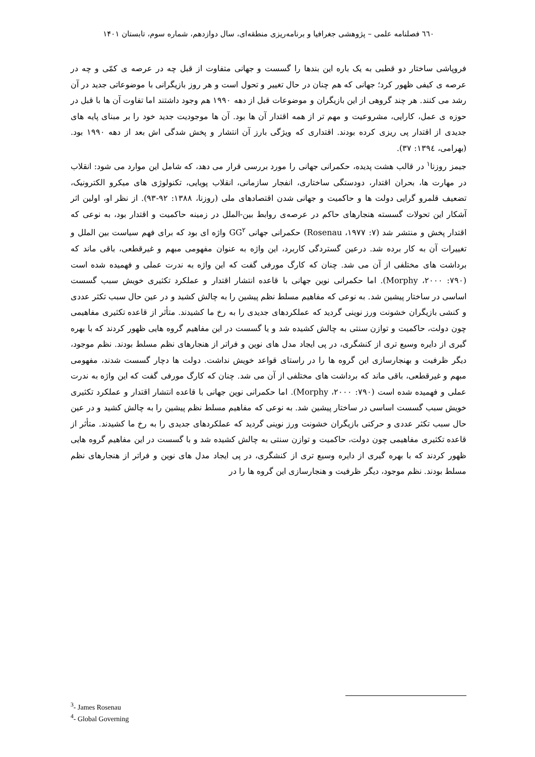٦٦٠ فصلنامه علمی – پژوهشی جغرافیا و برنامه‌ریزی منطقه‌ای، سال دوازدهم، شماره سوم، تابستان ۱۴۰۱
فروپاشی ساختار دو قطبی به یک باره این بندها را گسست و جهانی متفاوت از قبل چه در عرصه ی کمّی و چه در عرصه ی کیفی ظهور کرد؛ جهانی که هم چنان در حال تغییر و تحول است و هر روز بازیگرانی با موضوعاتی جدید در آن رشد می کنند. هر چند گروهی از این بازیگران و موضوعات قبل از دهه ۱۹۹۰ هم وجود داشتند اما تفاوت آن ها با قبل در حوزه ی عمل، کارایی، مشروعیت و مهم تر از همه اقتدار آن ها بود. آن ها موجودیت جدید خود را بر مبنای پایه های جدیدی از اقتدار پی ریزی کرده بودند. اقتداری که ویژگی بارز آن انتشار و پخش شدگی اش بعد از دهه ۱۹۹۰ بود. (بهرامی، ۱۳۹٤: ۳۷).
جیمز روزنا<sup>۱</sup> در قالب هشت پدیده، حکمرانی جهانی را مورد بررسی قرار می دهد، که شامل این موارد می شود: انقلاب در مهارت ها، بحران اقتدار، دودستگی ساختاری، انفجار سازمانی، انقلاب پویایی، تکنولوژی های میکرو الکترونیک، تضعیف قلمرو گرایی دولت ها و حاکمیت و جهانی شدن اقتصادهای ملی (روزنا، ۱۳۸۸: ۹۲-۹۳). از نظر او، اولین اثر آشکار این تحولات گسسته هنجارهای حاکم در عرصه‌ی روابط بین-الملل در زمینه حاکمیت و اقتدار بود، به نوعی که اقتدار پخش و منتشر شد (Rosenau ،۱۹۷۷ :۷) حکمرانی جهانی GG<sup>۲</sup> واژه ای بود که برای فهم سیاست بین الملل و تغییرات آن به کار برده شد. درعین گستردگی کاربرد، این واژه به عنوان مفهومی مبهم و غیرقطعی، باقی ماند که برداشت های مختلفی از آن می شد. چنان که کارگ مورفی گفت که این واژه به ندرت عملی و فهمیده شده است (Morphy ،۲۰۰۰ :۷۹۰). اما حکمرانی نوین جهانی با قاعده انتشار اقتدار و عملکرد تکثیری خویش سبب گسست اساسی در ساختار پیشین شد. به نوعی که مفاهیم مسلط نظم پیشین را به چالش کشید و در عین حال سبب تکثر عددی و کنشی بازیگران خشونت ورز نوینی گردید که عملکردهای جدیدی را به رخ ما کشیدند. متأثر از قاعده تکثیری مفاهیمی چون دولت، حاکمیت و توازن سنتی به چالش کشیده شد و یا گسست در این مفاهیم گروه هایی ظهور کردند که با بهره گیری از دایره وسیع تری از کنشگری، در پی ایجاد مدل های نوین و فراتر از هنجارهای نظم مسلط بودند. نظم موجود، دیگر ظرفیت و بهنجارسازی این گروه ها را در راستای قواعد خویش نداشت. دولت ها دچار گسست شدند، مفهومی مبهم و غیرقطعی، باقی ماند که برداشت های مختلفی از آن می شد. چنان که کارگ مورفی گفت که این واژه به ندرت عملی و فهمیده شده است (۷۹۰: Morphy ،۲۰۰۰). اما حکمرانی نوین جهانی با قاعده انتشار اقتدار و عملکرد تکثیری خویش سبب گسست اساسی در ساختار پیشین شد. به نوعی که مفاهیم مسلط نظم پیشین را به چالش کشید و در عین حال سبب تکثر عددی و حرکتی بازیگران خشونت ورز نوینی گردید که عملکردهای جدیدی را به رخ ما کشیدند. متأثر از قاعده تکثیری مفاهیمی چون دولت، حاکمیت و توازن سنتی به چالش کشیده شد و با گسست در این مفاهیم گروه هایی ظهور کردند که با بهره گیری از دایره وسیع تری از کنشگری، در پی ایجاد مدل های نوین و فراتر از هنجارهای نظم مسلط بودند. نظم موجود، دیگر ظرفیت و هنجارسازی این گروه ها را در
<sup>3</sup>- James Rosenau
<sup>4</sup>- Global Governing